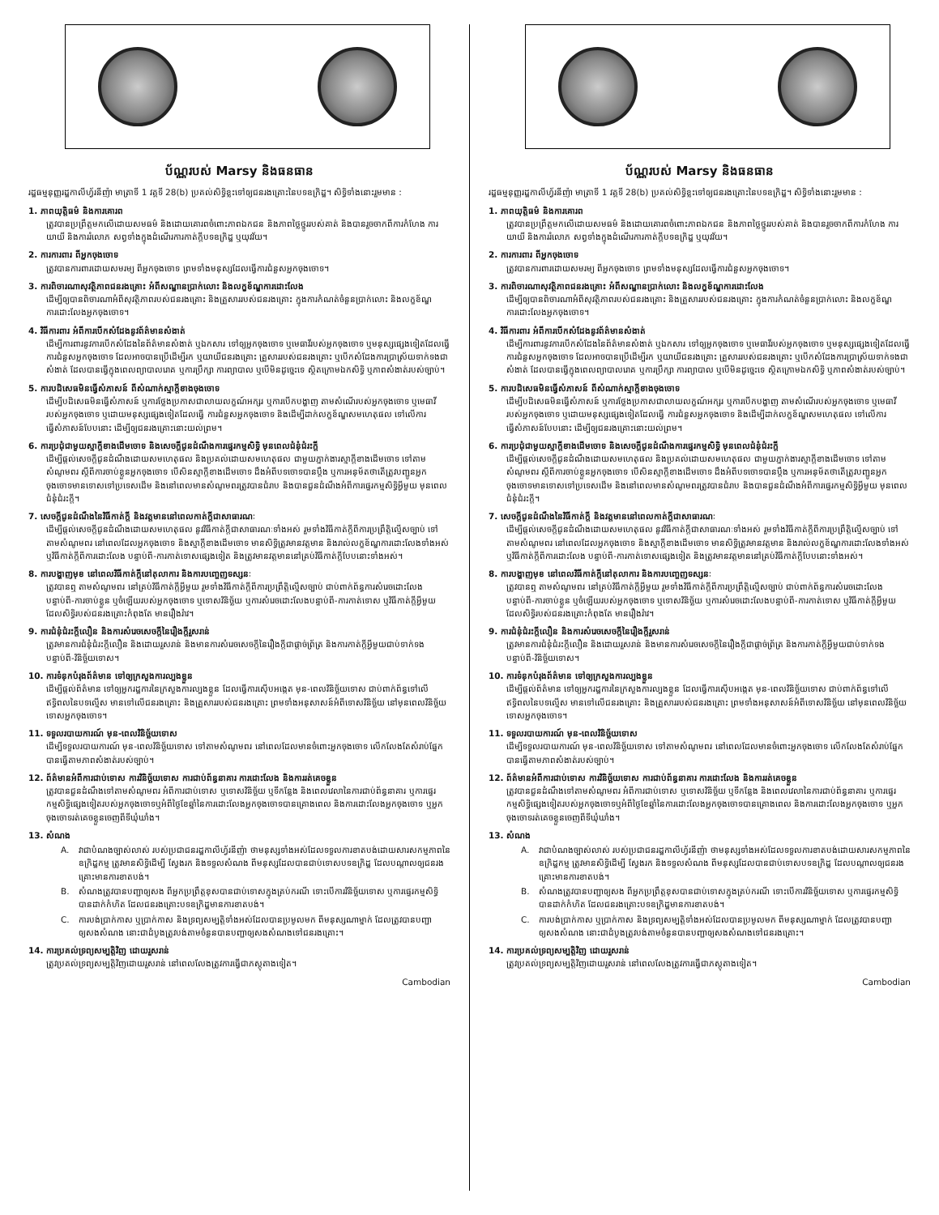ប័ណ្ណរបស់ Marsy និងធនធាន
រដ្ឋធម្មនុញ្ញរដ្ឋកាលីហ្វ័រនីញ៉ា មាត្រាទី 1 វគ្គទី 28(b) ប្រគល់សិទ្ធិខ្លះទៅឲ្យជនរងគ្រោះនៃបទឧក្រិដ្ឋ។ សិទ្ធិទាំងនោះរួមមាន :
1. ភាពយុត្តិធម៌ និងការគោរព
ត្រូវបានប្រព្រឹត្តមកលើដោយសមធម៌ និងដោយគោរពចំពោះភាពឯកជន និងភាពថ្លៃថ្នូររបស់គាត់ និងបានរួចចាកពីការកំហែង ការយាយី និងការរំលោភ សព្វទាំងក្នុងដំណើរការកាត់ក្តីបទឧក្រិដ្ឋ ឬយុវវ័យ។
2. ការការពារ ពីអ្នកចុងចោទ
ត្រូវបានការពារដោយសមរម្យ ពីអ្នកចុងចោទ ព្រមទាំងមនុស្សដែលធ្វើការជំនួសអ្នកចុងចោទ។
3. ការពិចារណាសុវត្ថិភាពជនរងគ្រោះ អំពីសណ្ឋានប្រាក់លោះ និងលក្ខខ័ណ្ឌការដោះលែង
ដើម្បីឲ្យបានពិចារណាអំពីសុវត្ថិភាពរបស់ជនរងគ្រោះ និងគ្រួសាររបស់ជនរងគ្រោះ ក្នុងការកំណត់ចំនួនប្រាក់លោះ និងលក្ខខ័ណ្ឌការដោះលែងអ្នកចុងចោទ។
4. វិធីការពារ អំពីការបើកសំដែងនូវព័ត៌មានសំងាត់
ដើម្បីការពារនូវការបើកសំដែងនៃព័ត៌មានសំងាត់ ឬឯកសារ ទៅឲ្យអ្នកចុងចោទ ឬមេធាវីរបស់អ្នកចុងចោទ ឬមនុស្សផ្សេងទៀតដែលធ្វើការជំនួសអ្នកចុងចោទ ដែលអាចបានប្រើដើម្បីរក ឬយាយីជនរងគ្រោះ គ្រួសាររបស់ជនរងគ្រោះ ឬបើកសំដែងការប្រាស្រ័យទាក់ទងជាសំងាត់ ដែលបានធ្វើក្នុងពេលព្យាបាលរោគ ឬការប្រឹក្សា ការព្យាបាល ឬបើមិនដូច្នេះទេ ស្ថិតក្រោមឯកសិទ្ធិ ឬភាពសំងាត់របស់ច្បាប់។
5. ការបដិសេធមិនធ្វើសំភាសន៍ ពីសំណាក់ស្មាក្តីខាងចុងចោទ
ដើម្បីបដិសេធមិនធ្វើសំភាសន៍ ឬការថ្លែងប្រកាសជាលាយលក្ខណ៍អក្សរ ឬការបើកបង្ហាញ តាមសំណើរបស់អ្នកចុងចោទ ឬមេធាវីរបស់អ្នកចុងចោទ ឬដោយមនុស្សផ្សេងទៀតដែលធ្វើ ការជំនួសអ្នកចុងចោទ និងដើម្បីដាក់លក្ខខ័ណ្ឌសមហេតុផល ទៅលើការធ្វើសំភាសន៍បែបនោះ ដើម្បីឲ្យជនរងគ្រោះនោះយល់ព្រម។
6. ការប្រជុំជាមួយស្មាក្តីខាងដើមចោទ និងសេចក្តីជូនដំណឹងការផ្ទេរកម្មសិទ្ធិ មុនពេលជំនុំជំរះក្តី
ដើម្បីផ្តល់សេចក្តីជូនដំណឹងដោយសមហេតុផល និងប្រគល់ដោយសមហេតុផល ជាមួយភ្នាក់ងារស្មាក្តីខាងដើមចោទ ទៅតាមសំណូមពរ ស្តីពីការចាប់ខ្លួនអ្នកចុងចោទ បើសិនស្មាក្តីខាងដើមចោទ ដឹងអំពីបទចោទបានប្តឹង ឬការអនុម័តថាតើត្រូវបញ្ជូនអ្នក ចុងចោទមានទោសទៅប្រទេសដើម និងនៅពេលមានសំណូមពរត្រូវបានជំរាប និងបានជួនដំណឹងអំពីការផ្ទេរកម្មសិទ្ធិអ្វីមួយ មុនពេលជំនុំជំរះក្តី។
7. សេចក្តីជូនដំណឹងនៃវិធីកាត់ក្តី និងវត្តមាននៅពេលកាត់ក្តីជាសាធារណៈ
ដើម្បីផ្តល់សេចក្តីជូនដំណឹងដោយសមហេតុផល នូវវិធីកាត់ក្តីជាសាធារណៈទាំងអស់ រួមទាំងវិធីកាត់ក្តីពីការប្រព្រឹត្តិល្មើសច្បាប់ ទៅតាមសំណូមពរ នៅពេលដែលអ្នកចុងចោទ និងស្មាក្តីខាងដើមចោទ មានសិទ្ធិត្រូវមានវត្តមាន និងរាល់លក្ខខ័ណ្ឌការដោះលែងទាំងអស់ ឬវិធីកាត់ក្តីពីការដោះលែង បន្ទាប់ពី-ការកាត់ទោសផ្សេងទៀត និងត្រូវមានវត្តមាននៅគ្រប់វិធីកាត់ក្តីបែបនោះទាំងអស់។
8. ការបង្ហាញមុខ នៅពេលវិធីកាត់ក្តីនៅតុលាការ និងការបញ្ចេញទស្សនៈ
ត្រូវបានឮ តាមសំណូមពរ នៅគ្រប់វិធីកាត់ក្តីអ្វីមួយ រួមទាំងវិធីកាត់ក្តីពីការប្រព្រឹត្តិល្មើសច្បាប់ ជាប់ពាក់ព័ន្ធការសំរេចដោះលែងបន្ទាប់ពី-ការចាប់ខ្លួន ឬចំឡើយរបស់អ្នកចុងចោទ ឬទោសវិនិច្ឆ័យ ឬការសំរេចដោះលែងបន្ទាប់ពី-ការកាត់ទោស ឬវិធីកាត់ក្តីអ្វីមួយ ដែលសិទ្ធិរបស់ជនរងគ្រោះកំពុងតែ មានរឿងរ៉ាវ។
9. ការជំនុំជំរះក្តីលឿន និងការសំរេចសេចក្តីនៃរឿងក្តីរួសរាន់
ត្រូវមានការជំនុំជំរះក្តីលឿន និងដោយរួសរាន់ និងមានការសំរេចសេចក្តីនៃរឿងក្តីជាផ្តាច់ព្រ័ត្រ និងការកាត់ក្តីអ្វីមួយជាប់ទាក់ទងបន្ទាប់ពី-វិនិច្ឆ័យទោស។
10. ការទំនុកបំរុងព័ត៌មាន ទៅឲ្យក្រសួងការល្បងខ្លួន
ដើម្បីផ្តល់ព័ត៌មាន ទៅឲ្យអ្នករដ្ឋការនៃក្រសួងការល្បងខ្លួន ដែលធ្វើការស៊ើបអង្កេត មុន-ពេលវិនិច្ឆ័យទោស ជាប់ពាក់ព័ន្ធទៅលើឥទ្ធិពលនៃបទល្មើស មានទៅលើជនរងគ្រោះ និងគ្រួសាររបស់ជនរងគ្រោះ ព្រមទាំងអនុសាសន៍អំពីទោសវិនិច្ឆ័យ នៅមុនពេលវិនិច្ឆ័យទោសអ្នកចុងចោទ។
11. ទទួលរបាយការណ៍ មុន-ពេលវិនិច្ឆ័យទោស
ដើម្បីទទួលរបាយការណ៍ មុន-ពេលវិនិច្ឆ័យទោស ទៅតាមសំណូមពរ នៅពេលដែលមានចំពោះអ្នកចុងចោទ លើកលែងតែសំរាប់ផ្នែកបានធ្វើតាមភាពសំងាត់របស់ច្បាប់។
12. ព័ត៌មានអំពីការជាប់ទោស ការវិនិច្ឆ័យទោស ការជាប់ព័ន្ធនាគារ ការដោះលែង និងការរត់គេចខ្លួន
ត្រូវបានជួនដំណឹងទៅតាមសំណូមពរ អំពីការជាប់ទោស ឬទោសវិនិច្ឆ័យ ឬទីកន្លែង និងពេលវេលានៃការជាប់ព័ន្ធនាគារ ឬការផ្ទេរកម្មសិទ្ធិផ្សេងទៀតរបស់អ្នកចុងចោទឬអំពីថ្ងៃខែឆ្នាំនៃការដោះលែងអ្នកចុងចោទបានគ្រោងពេល និងការដោះលែងអ្នកចុងចោទ ឬអ្នកចុងចោទរត់គេចខ្លួនចេញពីទីឃុំឃាំង។
13. សំណង
A. វាជាបំណងច្បាស់លាស់ របស់ប្រជាជនរដ្ឋកាលីហ្វ័រនីញ៉ា ថាមនុស្សទាំងអស់ដែលទទួលការខាតបង់ដោយសារសកម្មភាពនៃឧក្រិដ្ឋកម្ម ត្រូវមានសិទ្ធិដើម្បី ស្វែងរក និងទទួលសំណង ពីមនុស្សដែលបានជាប់ទោសបទឧក្រិដ្ឋ ដែលបណ្តាលឲ្យជនរងគ្រោះមានការខាតបង់។
B. សំណងត្រូវបានបញ្ជាឲ្យសង ពីអ្នកប្រព្រឹត្តខុសបានជាប់ទោសក្នុងគ្រប់ករណី ទោះបើការវិនិច្ឆ័យទោស ឬការផ្ទេរកម្មសិទ្ធិបានដាក់កំហិត ដែលជនរងគ្រោះបទឧក្រិដ្ឋមានការខាតបង់។
C. ការបង់ប្រាក់កាស ឬប្រាក់កាស និងទ្រព្យសម្បត្តិទាំងអស់ដែលបានប្រមូលមក ពីមនុស្សណាម្នាក់ ដែលត្រូវបានបញ្ជាឲ្យសងសំណង នោះជាដំបូងត្រូវបង់តាមចំនួនបានបញ្ជាឲ្យសងសំណងទៅជនរងគ្រោះ។
14. ការប្រគល់ទ្រព្យសម្បត្តិវិញ ដោយរួសរាន់
ត្រូវប្រគល់ទ្រព្យសម្បត្តិវិញដោយរួសរាន់ នៅពេលលែងត្រូវការធ្វើជាភស្តុតាងទៀត។
Cambodian
ប័ណ្ណរបស់ Marsy និងធនធាន
រដ្ឋធម្មនុញ្ញរដ្ឋកាលីហ្វ័រនីញ៉ា មាត្រាទី 1 វគ្គទី 28(b) ប្រគល់សិទ្ធិខ្លះទៅឲ្យជនរងគ្រោះនៃបទឧក្រិដ្ឋ។ សិទ្ធិទាំងនោះរួមមាន :
1. ភាពយុត្តិធម៌ និងការគោរព
ត្រូវបានប្រព្រឹត្តមកលើដោយសមធម៌ និងដោយគោរពចំពោះភាពឯកជន និងភាពថ្លៃថ្នូររបស់គាត់ និងបានរួចចាកពីការកំហែង ការយាយី និងការរំលោភ សព្វទាំងក្នុងដំណើរការកាត់ក្តីបទឧក្រិដ្ឋ ឬយុវវ័យ។
2. ការការពារ ពីអ្នកចុងចោទ
ត្រូវបានការពារដោយសមរម្យ ពីអ្នកចុងចោទ ព្រមទាំងមនុស្សដែលធ្វើការជំនួសអ្នកចុងចោទ។
3. ការពិចារណាសុវត្ថិភាពជនរងគ្រោះ អំពីសណ្ឋានប្រាក់លោះ និងលក្ខខ័ណ្ឌការដោះលែង
ដើម្បីឲ្យបានពិចារណាអំពីសុវត្ថិភាពរបស់ជនរងគ្រោះ និងគ្រួសាររបស់ជនរងគ្រោះ ក្នុងការកំណត់ចំនួនប្រាក់លោះ និងលក្ខខ័ណ្ឌការដោះលែងអ្នកចុងចោទ។
4. វិធីការពារ អំពីការបើកសំដែងនូវព័ត៌មានសំងាត់
ដើម្បីការពារនូវការបើកសំដែងនៃព័ត៌មានសំងាត់ ឬឯកសារ ទៅឲ្យអ្នកចុងចោទ ឬមេធាវីរបស់អ្នកចុងចោទ ឬមនុស្សផ្សេងទៀតដែលធ្វើការជំនួសអ្នកចុងចោទ ដែលអាចបានប្រើដើម្បីរក ឬយាយីជនរងគ្រោះ គ្រួសាររបស់ជនរងគ្រោះ ឬបើកសំដែងការប្រាស្រ័យទាក់ទងជាសំងាត់ ដែលបានធ្វើក្នុងពេលព្យាបាលរោគ ឬការប្រឹក្សា ការព្យាបាល ឬបើមិនដូច្នេះទេ ស្ថិតក្រោមឯកសិទ្ធិ ឬភាពសំងាត់របស់ច្បាប់។
5. ការបដិសេធមិនធ្វើសំភាសន៍ ពីសំណាក់ស្មាក្តីខាងចុងចោទ
ដើម្បីបដិសេធមិនធ្វើសំភាសន៍ ឬការថ្លែងប្រកាសជាលាយលក្ខណ៍អក្សរ ឬការបើកបង្ហាញ តាមសំណើរបស់អ្នកចុងចោទ ឬមេធាវីរបស់អ្នកចុងចោទ ឬដោយមនុស្សផ្សេងទៀតដែលធ្វើ ការជំនួសអ្នកចុងចោទ និងដើម្បីដាក់លក្ខខ័ណ្ឌសមហេតុផល ទៅលើការធ្វើសំភាសន៍បែបនោះ ដើម្បីឲ្យជនរងគ្រោះនោះយល់ព្រម។
6. ការប្រជុំជាមួយស្មាក្តីខាងដើមចោទ និងសេចក្តីជូនដំណឹងការផ្ទេរកម្មសិទ្ធិ មុនពេលជំនុំជំរះក្តី
ដើម្បីផ្តល់សេចក្តីជូនដំណឹងដោយសមហេតុផល និងប្រគល់ដោយសមហេតុផល ជាមួយភ្នាក់ងារស្មាក្តីខាងដើមចោទ ទៅតាមសំណូមពរ ស្តីពីការចាប់ខ្លួនអ្នកចុងចោទ បើសិនស្មាក្តីខាងដើមចោទ ដឹងអំពីបទចោទបានប្តឹង ឬការអនុម័តថាតើត្រូវបញ្ជូនអ្នក ចុងចោទមានទោសទៅប្រទេសដើម និងនៅពេលមានសំណូមពរត្រូវបានជំរាប និងបានជួនដំណឹងអំពីការផ្ទេរកម្មសិទ្ធិអ្វីមួយ មុនពេលជំនុំជំរះក្តី។
7. សេចក្តីជូនដំណឹងនៃវិធីកាត់ក្តី និងវត្តមាននៅពេលកាត់ក្តីជាសាធារណៈ
ដើម្បីផ្តល់សេចក្តីជូនដំណឹងដោយសមហេតុផល នូវវិធីកាត់ក្តីជាសាធារណៈទាំងអស់ រួមទាំងវិធីកាត់ក្តីពីការប្រព្រឹត្តិល្មើសច្បាប់ ទៅតាមសំណូមពរ នៅពេលដែលអ្នកចុងចោទ និងស្មាក្តីខាងដើមចោទ មានសិទ្ធិត្រូវមានវត្តមាន និងរាល់លក្ខខ័ណ្ឌការដោះលែងទាំងអស់ ឬវិធីកាត់ក្តីពីការដោះលែង បន្ទាប់ពី-ការកាត់ទោសផ្សេងទៀត និងត្រូវមានវត្តមាននៅគ្រប់វិធីកាត់ក្តីបែបនោះទាំងអស់។
8. ការបង្ហាញមុខ នៅពេលវិធីកាត់ក្តីនៅតុលាការ និងការបញ្ចេញទស្សនៈ
ត្រូវបានឮ តាមសំណូមពរ នៅគ្រប់វិធីកាត់ក្តីអ្វីមួយ រួមទាំងវិធីកាត់ក្តីពីការប្រព្រឹត្តិល្មើសច្បាប់ ជាប់ពាក់ព័ន្ធការសំរេចដោះលែងបន្ទាប់ពី-ការចាប់ខ្លួន ឬចំឡើយរបស់អ្នកចុងចោទ ឬទោសវិនិច្ឆ័យ ឬការសំរេចដោះលែងបន្ទាប់ពី-ការកាត់ទោស ឬវិធីកាត់ក្តីអ្វីមួយ ដែលសិទ្ធិរបស់ជនរងគ្រោះកំពុងតែ មានរឿងរ៉ាវ។
9. ការជំនុំជំរះក្តីលឿន និងការសំរេចសេចក្តីនៃរឿងក្តីរួសរាន់
ត្រូវមានការជំនុំជំរះក្តីលឿន និងដោយរួសរាន់ និងមានការសំរេចសេចក្តីនៃរឿងក្តីជាផ្តាច់ព្រ័ត្រ និងការកាត់ក្តីអ្វីមួយជាប់ទាក់ទងបន្ទាប់ពី-វិនិច្ឆ័យទោស។
10. ការទំនុកបំរុងព័ត៌មាន ទៅឲ្យក្រសួងការល្បងខ្លួន
ដើម្បីផ្តល់ព័ត៌មាន ទៅឲ្យអ្នករដ្ឋការនៃក្រសួងការល្បងខ្លួន ដែលធ្វើការស៊ើបអង្កេត មុន-ពេលវិនិច្ឆ័យទោស ជាប់ពាក់ព័ន្ធទៅលើឥទ្ធិពលនៃបទល្មើស មានទៅលើជនរងគ្រោះ និងគ្រួសាររបស់ជនរងគ្រោះ ព្រមទាំងអនុសាសន៍អំពីទោសវិនិច្ឆ័យ នៅមុនពេលវិនិច្ឆ័យទោសអ្នកចុងចោទ។
11. ទទួលរបាយការណ៍ មុន-ពេលវិនិច្ឆ័យទោស
ដើម្បីទទួលរបាយការណ៍ មុន-ពេលវិនិច្ឆ័យទោស ទៅតាមសំណូមពរ នៅពេលដែលមានចំពោះអ្នកចុងចោទ លើកលែងតែសំរាប់ផ្នែកបានធ្វើតាមភាពសំងាត់របស់ច្បាប់។
12. ព័ត៌មានអំពីការជាប់ទោស ការវិនិច្ឆ័យទោស ការជាប់ព័ន្ធនាគារ ការដោះលែង និងការរត់គេចខ្លួន
ត្រូវបានជួនដំណឹងទៅតាមសំណូមពរ អំពីការជាប់ទោស ឬទោសវិនិច្ឆ័យ ឬទីកន្លែង និងពេលវេលានៃការជាប់ព័ន្ធនាគារ ឬការផ្ទេរកម្មសិទ្ធិផ្សេងទៀតរបស់អ្នកចុងចោទឬអំពីថ្ងៃខែឆ្នាំនៃការដោះលែងអ្នកចុងចោទបានគ្រោងពេល និងការដោះលែងអ្នកចុងចោទ ឬអ្នកចុងចោទរត់គេចខ្លួនចេញពីទីឃុំឃាំង។
13. សំណង
A. វាជាបំណងច្បាស់លាស់ របស់ប្រជាជនរដ្ឋកាលីហ្វ័រនីញ៉ា ថាមនុស្សទាំងអស់ដែលទទួលការខាតបង់ដោយសារសកម្មភាពនៃឧក្រិដ្ឋកម្ម ត្រូវមានសិទ្ធិដើម្បី ស្វែងរក និងទទួលសំណង ពីមនុស្សដែលបានជាប់ទោសបទឧក្រិដ្ឋ ដែលបណ្តាលឲ្យជនរងគ្រោះមានការខាតបង់។
B. សំណងត្រូវបានបញ្ជាឲ្យសង ពីអ្នកប្រព្រឹត្តខុសបានជាប់ទោសក្នុងគ្រប់ករណី ទោះបើការវិនិច្ឆ័យទោស ឬការផ្ទេរកម្មសិទ្ធិបានដាក់កំហិត ដែលជនរងគ្រោះបទឧក្រិដ្ឋមានការខាតបង់។
C. ការបង់ប្រាក់កាស ឬប្រាក់កាស និងទ្រព្យសម្បត្តិទាំងអស់ដែលបានប្រមូលមក ពីមនុស្សណាម្នាក់ ដែលត្រូវបានបញ្ជាឲ្យសងសំណង នោះជាដំបូងត្រូវបង់តាមចំនួនបានបញ្ជាឲ្យសងសំណងទៅជនរងគ្រោះ។
14. ការប្រគល់ទ្រព្យសម្បត្តិវិញ ដោយរួសរាន់
ត្រូវប្រគល់ទ្រព្យសម្បត្តិវិញដោយរួសរាន់ នៅពេលលែងត្រូវការធ្វើជាភស្តុតាងទៀត។
Cambodian